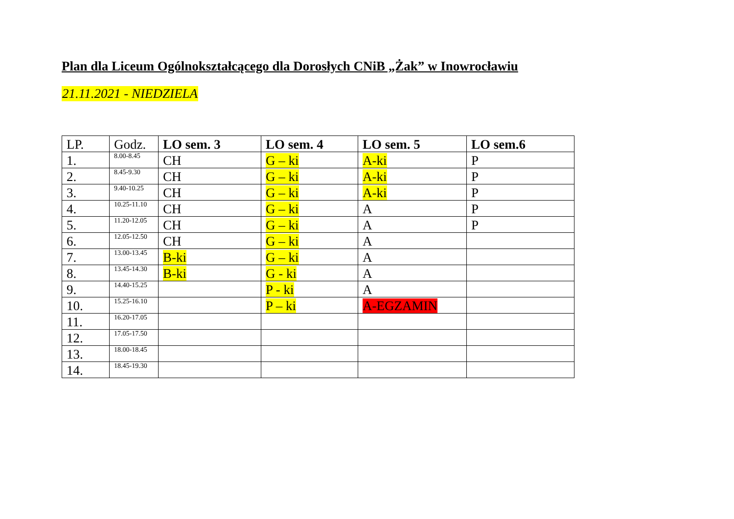Plan dla Liceum Ogólnokształcącego dla Dorosłych CNiB „Żak” w Inowrocławiu
21.11.2021 - NIEDZIELA
| LP. | Godz. | LO sem. 3 | LO sem. 4 | LO sem. 5 | LO sem.6 |
| --- | --- | --- | --- | --- | --- |
| 1. | 8.00-8.45 | CH | G – ki | A-ki | P |
| 2. | 8.45-9.30 | CH | G – ki | A-ki | P |
| 3. | 9.40-10.25 | CH | G – ki | A-ki | P |
| 4. | 10.25-11.10 | CH | G – ki | A | P |
| 5. | 11.20-12.05 | CH | G – ki | A | P |
| 6. | 12.05-12.50 | CH | G – ki | A | |
| 7. | 13.00-13.45 | B-ki | G – ki | A | |
| 8. | 13.45-14.30 | B-ki | G - ki | A | |
| 9. | 14.40-15.25 | | P - ki | A | |
| 10. | 15.25-16.10 | | P – ki | A-EGZAMIN | |
| 11. | 16.20-17.05 | | | | |
| 12. | 17.05-17.50 | | | | |
| 13. | 18.00-18.45 | | | | |
| 14. | 18.45-19.30 | | | | |